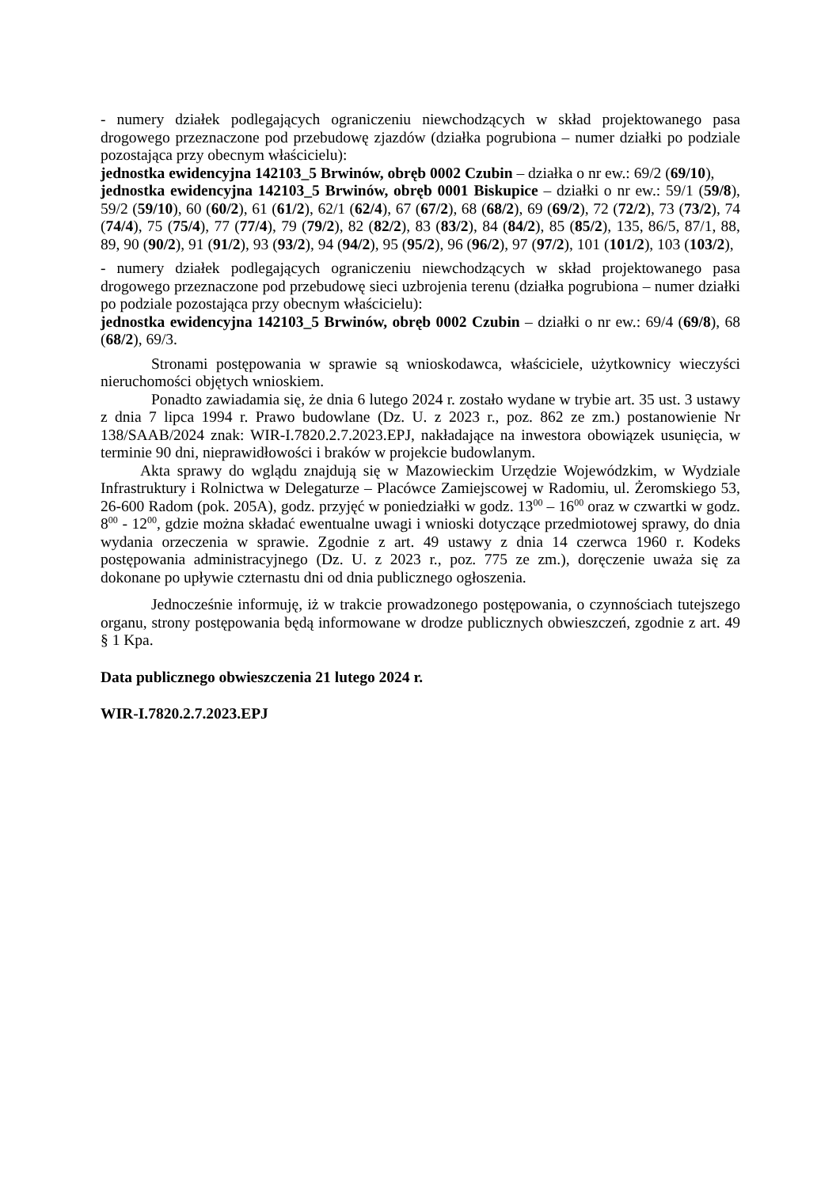- numery działek podlegających ograniczeniu niewchodzących w skład projektowanego pasa drogowego przeznaczone pod przebudowę zjazdów (działka pogrubiona – numer działki po podziale pozostająca przy obecnym właścicielu):
jednostka ewidencyjna 142103_5 Brwinów, obręb 0002 Czubin – działka o nr ew.: 69/2 (69/10),
jednostka ewidencyjna 142103_5 Brwinów, obręb 0001 Biskupice – działki o nr ew.: 59/1 (59/8), 59/2 (59/10), 60 (60/2), 61 (61/2), 62/1 (62/4), 67 (67/2), 68 (68/2), 69 (69/2), 72 (72/2), 73 (73/2), 74 (74/4), 75 (75/4), 77 (77/4), 79 (79/2), 82 (82/2), 83 (83/2), 84 (84/2), 85 (85/2), 135, 86/5, 87/1, 88, 89, 90 (90/2), 91 (91/2), 93 (93/2), 94 (94/2), 95 (95/2), 96 (96/2), 97 (97/2), 101 (101/2), 103 (103/2),
- numery działek podlegających ograniczeniu niewchodzących w skład projektowanego pasa drogowego przeznaczone pod przebudowę sieci uzbrojenia terenu (działka pogrubiona – numer działki po podziale pozostająca przy obecnym właścicielu):
jednostka ewidencyjna 142103_5 Brwinów, obręb 0002 Czubin – działki o nr ew.: 69/4 (69/8), 68 (68/2), 69/3.
Stronami postępowania w sprawie są wnioskodawca, właściciele, użytkownicy wieczyści nieruchomości objętych wnioskiem.
Ponadto zawiadamia się, że dnia 6 lutego 2024 r. zostało wydane w trybie art. 35 ust. 3 ustawy z dnia 7 lipca 1994 r. Prawo budowlane (Dz. U. z 2023 r., poz. 862 ze zm.) postanowienie Nr 138/SAAB/2024 znak: WIR-I.7820.2.7.2023.EPJ, nakładające na inwestora obowiązek usunięcia, w terminie 90 dni, nieprawidłowości i braków w projekcie budowlanym.
Akta sprawy do wglądu znajdują się w Mazowieckim Urzędzie Wojewódzkim, w Wydziale Infrastruktury i Rolnictwa w Delegaturze – Placówce Zamiejscowej w Radomiu, ul. Żeromskiego 53, 26-600 Radom (pok. 205A), godz. przyjęć w poniedziałki w godz. 13<sup>00</sup> – 16<sup>00</sup> oraz w czwartki w godz. 8<sup>00</sup> - 12<sup>00</sup>, gdzie można składać ewentualne uwagi i wnioski dotyczące przedmiotowej sprawy, do dnia wydania orzeczenia w sprawie. Zgodnie z art. 49 ustawy z dnia 14 czerwca 1960 r. Kodeks postępowania administracyjnego (Dz. U. z 2023 r., poz. 775 ze zm.), doręczenie uważa się za dokonane po upływie czternastu dni od dnia publicznego ogłoszenia.
Jednocześnie informuję, iż w trakcie prowadzonego postępowania, o czynnościach tutejszego organu, strony postępowania będą informowane w drodze publicznych obwieszczeń, zgodnie z art. 49 § 1 Kpa.
Data publicznego obwieszczenia 21 lutego 2024 r.
WIR-I.7820.2.7.2023.EPJ